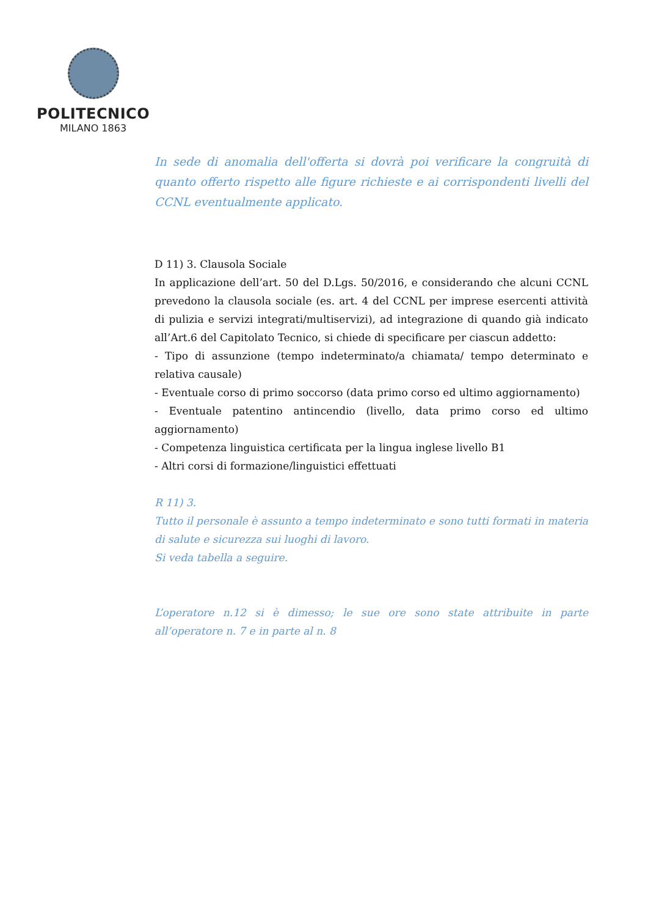POLITECNICO
MILANO 1863
In sede di anomalia dell'offerta si dovrà poi verificare la congruità di quanto offerto rispetto alle figure richieste e ai corrispondenti livelli del CCNL eventualmente applicato.
D 11) 3. Clausola Sociale
In applicazione dell’art. 50 del D.Lgs. 50/2016, e considerando che alcuni CCNL prevedono la clausola sociale (es. art. 4 del CCNL per imprese esercenti attività di pulizia e servizi integrati/multiservizi), ad integrazione di quando già indicato all’Art.6 del Capitolato Tecnico, si chiede di specificare per ciascun addetto:
- Tipo di assunzione (tempo indeterminato/a chiamata/ tempo determinato e relativa causale)
- Eventuale corso di primo soccorso (data primo corso ed ultimo aggiornamento)
- Eventuale patentino antincendio (livello, data primo corso ed ultimo aggiornamento)
- Competenza linguistica certificata per la lingua inglese livello B1
- Altri corsi di formazione/linguistici effettuati
R 11) 3.
Tutto il personale è assunto a tempo indeterminato e sono tutti formati in materia di salute e sicurezza sui luoghi di lavoro.
Si veda tabella a seguire.
L’operatore n.12 si è dimesso; le sue ore sono state attribuite in parte all’operatore n. 7 e in parte al n. 8